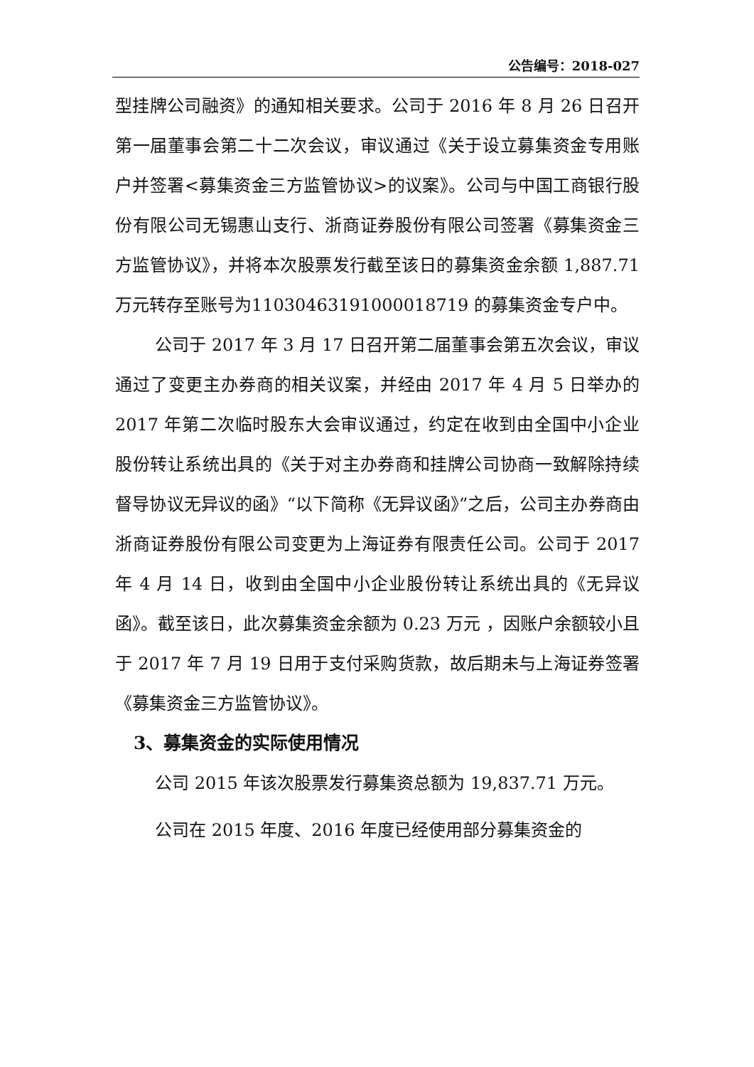公告编号：2018-027
型挂牌公司融资》的通知相关要求。公司于 2016 年 8 月 26 日召开第一届董事会第二十二次会议，审议通过《关于设立募集资金专用账户并签署<募集资金三方监管协议>的议案》。公司与中国工商银行股份有限公司无锡惠山支行、浙商证券股份有限公司签署《募集资金三方监管协议》，并将本次股票发行截至该日的募集资金余额 1,887.71 万元转存至账号为1103046319100001​8719 的募集资金专户中。
公司于 2017 年 3 月 17 日召开第二届董事会第五次会议，审议通过了变更主办券商的相关议案，并经由 2017 年 4 月 5 日举办的 2017 年第二次临时股东大会审议通过，约定在收到由全国中小企业股份转让系统出具的《关于对主办券商和挂牌公司协商一致解除持续督导协议无异议的函》“以下简称《无异议函》”之后，公司主办券商由浙商证券股份有限公司变更为上海证券有限责任公司。公司于 2017 年 4 月 14 日，收到由全国中小企业股份转让系统出具的《无异议函》。截至该日，此次募集资金余额为 0.23 万元 ，因账户余额较小且于 2017 年 7 月 19 日用于支付采购货款，故后期未与上海证券签署《募集资金三方监管协议》。
3、募集资金的实际使用情况
公司 2015 年该次股票发行募集资总额为 19,837.71 万元。
公司在 2015 年度、2016 年度已经使用部分募集资金的